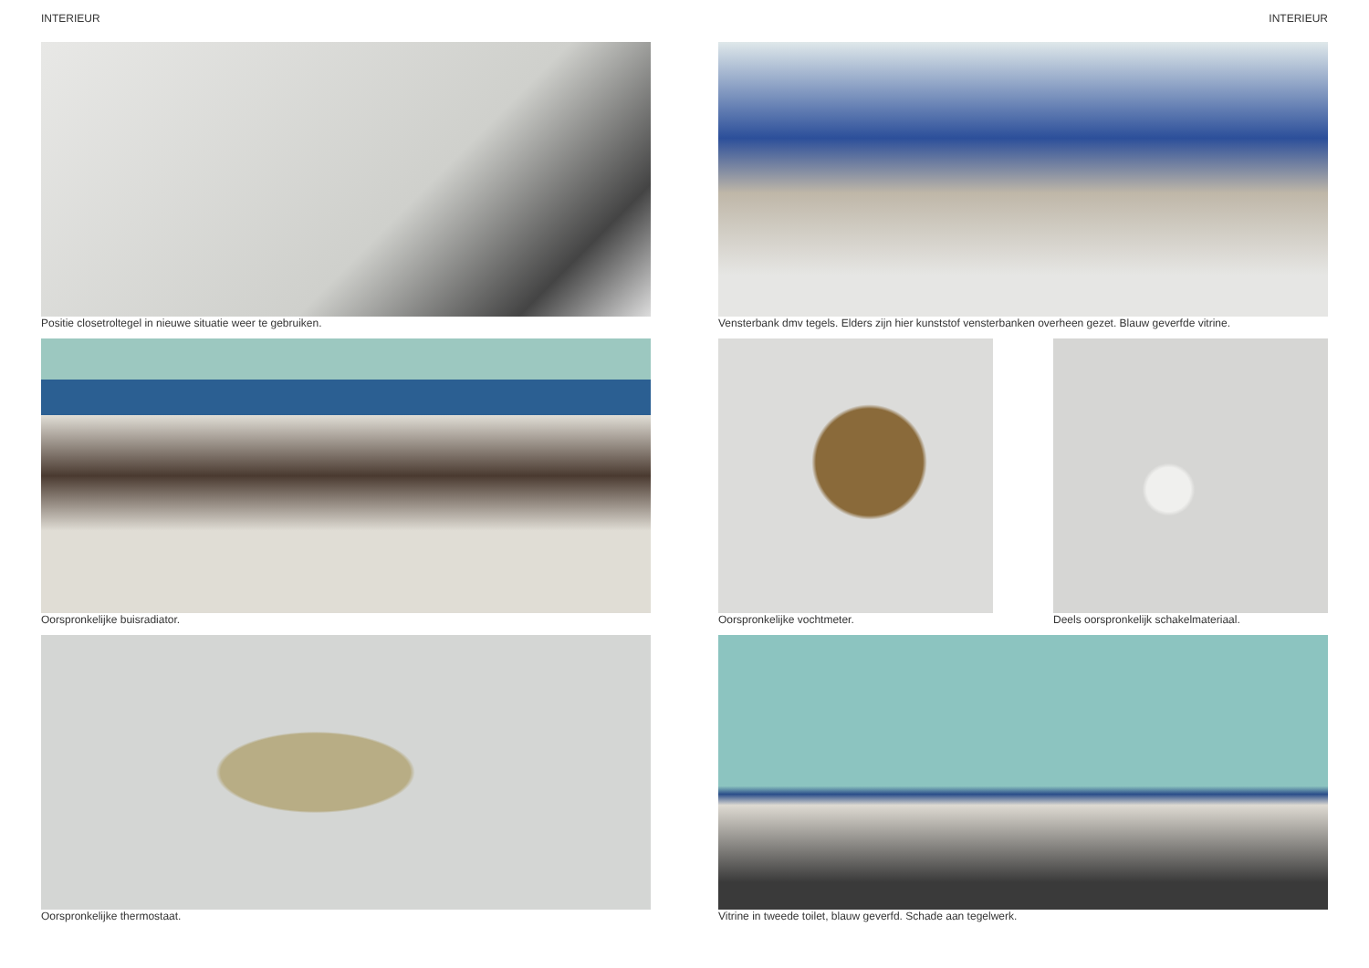INTERIEUR
Positie closetroltegel in nieuwe situatie weer te gebruiken.
Oorspronkelijke buisradiator.
Oorspronkelijke thermostaat.
INTERIEUR
Vensterbank dmv tegels. Elders zijn hier kunststof vensterbanken overheen gezet. Blauw geverfde vitrine.
Oorspronkelijke vochtmeter. Deels oorspronkelijk schakelmateriaal.
Vitrine in tweede toilet, blauw geverfd. Schade aan tegelwerk.